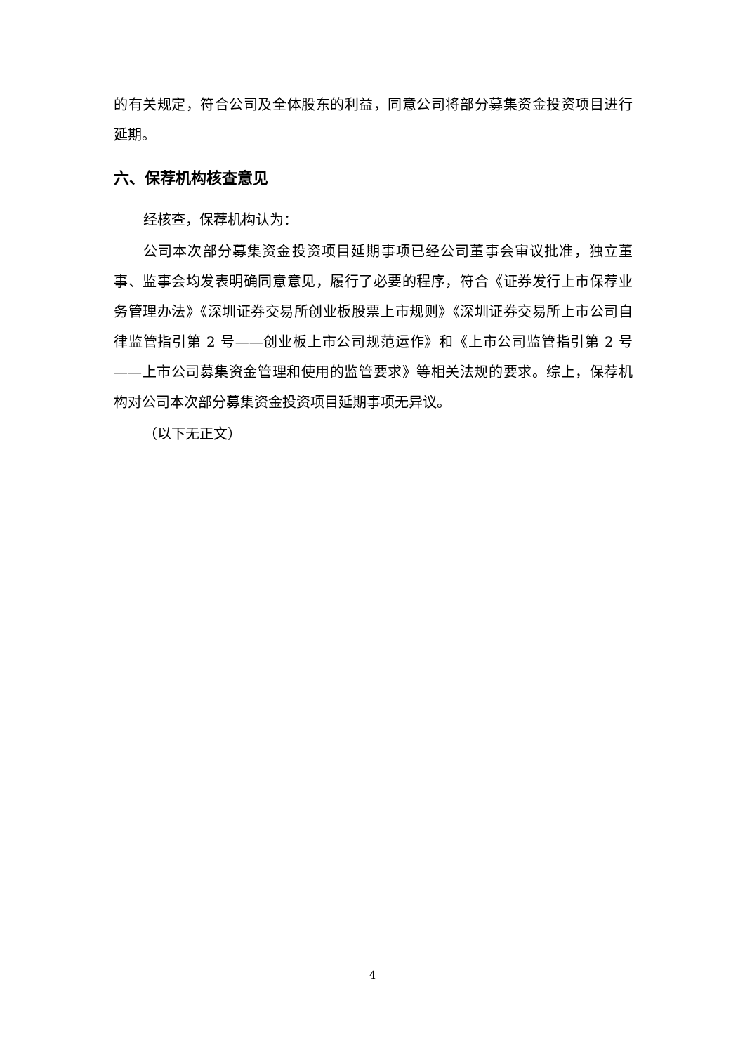的有关规定，符合公司及全体股东的利益，同意公司将部分募集资金投资项目进行延期。
六、保荐机构核查意见
经核查，保荐机构认为：
公司本次部分募集资金投资项目延期事项已经公司董事会审议批准，独立董事、监事会均发表明确同意意见，履行了必要的程序，符合《证券发行上市保荐业务管理办法》《深圳证券交易所创业板股票上市规则》《深圳证券交易所上市公司自律监管指引第 2 号——创业板上市公司规范运作》和《上市公司监管指引第 2 号——上市公司募集资金管理和使用的监管要求》等相关法规的要求。综上，保荐机构对公司本次部分募集资金投资项目延期事项无异议。
（以下无正文）
4